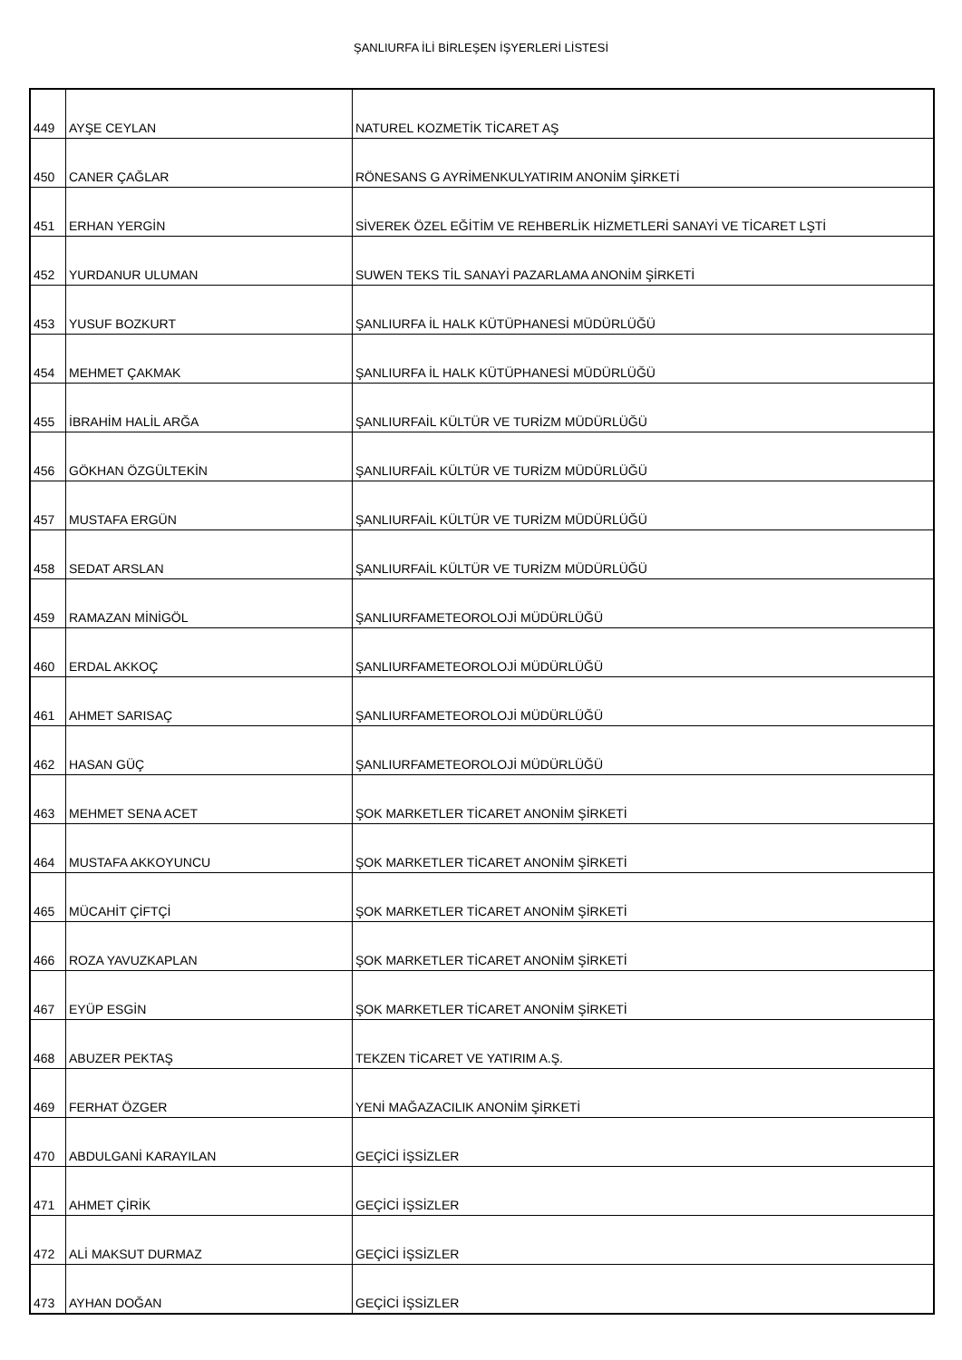ŞANLIURFA İLİ BİRLEŞEN İŞYERLERİ LİSTESİ
| 449 | AYŞE CEYLAN | NATUREL KOZMETİK TİCARET AŞ |
| 450 | CANER ÇAĞLAR | RÖNESANS G AYRİMENKULYATIRIM ANONİM ŞİRKETİ |
| 451 | ERHAN YERGİN | SİVEREK ÖZEL EĞİTİM VE REHBERLİK HİZMETLERİ SANAYİ VE TİCARET LŞTİ |
| 452 | YURDANUR ULUMAN | SUWEN TEKS TİL SANAYİ PAZARLAMA ANONİM ŞİRKETİ |
| 453 | YUSUF BOZKURT | ŞANLIURFA İL HALK KÜTÜPHANESİ MÜDÜRLÜĞÜ |
| 454 | MEHMET ÇAKMAK | ŞANLIURFA İL HALK KÜTÜPHANESİ MÜDÜRLÜĞÜ |
| 455 | İBRAHİM HALİL ARĞA | ŞANLIURFAİL KÜLTÜR VE TURİZM MÜDÜRLÜĞÜ |
| 456 | GÖKHAN ÖZGÜLTEKİN | ŞANLIURFAİL KÜLTÜR VE TURİZM MÜDÜRLÜĞÜ |
| 457 | MUSTAFA ERGÜN | ŞANLIURFAİL KÜLTÜR VE TURİZM MÜDÜRLÜĞÜ |
| 458 | SEDAT ARSLAN | ŞANLIURFAİL KÜLTÜR VE TURİZM MÜDÜRLÜĞÜ |
| 459 | RAMAZAN MİNİGÖL | ŞANLIURFAMETEOROLOJİ MÜDÜRLÜĞÜ |
| 460 | ERDAL AKKOÇ | ŞANLIURFAMETEOROLOJİ MÜDÜRLÜĞÜ |
| 461 | AHMET SARISAÇ | ŞANLIURFAMETEOROLOJİ MÜDÜRLÜĞÜ |
| 462 | HASAN GÜÇ | ŞANLIURFAMETEOROLOJİ MÜDÜRLÜĞÜ |
| 463 | MEHMET SENA ACET | ŞOK MARKETLER TİCARET ANONİM ŞİRKETİ |
| 464 | MUSTAFA AKKOYUNCU | ŞOK MARKETLER TİCARET ANONİM ŞİRKETİ |
| 465 | MÜCAHİT ÇİFTÇİ | ŞOK MARKETLER TİCARET ANONİM ŞİRKETİ |
| 466 | ROZA YAVUZKAPLAN | ŞOK MARKETLER TİCARET ANONİM ŞİRKETİ |
| 467 | EYÜP ESGİN | ŞOK MARKETLER TİCARET ANONİM ŞİRKETİ |
| 468 | ABUZER PEKTAŞ | TEKZEN TİCARET VE YATIRIM A.Ş. |
| 469 | FERHAT ÖZGER | YENİ MAĞAZACILIK ANONİM ŞİRKETİ |
| 470 | ABDULGANİ KARAYILAN | GEÇİCİ İŞSİZLER |
| 471 | AHMET ÇİRİK | GEÇİCİ İŞSİZLER |
| 472 | ALİ MAKSUT DURMAZ | GEÇİCİ İŞSİZLER |
| 473 | AYHAN DOĞAN | GEÇİCİ İŞSİZLER |